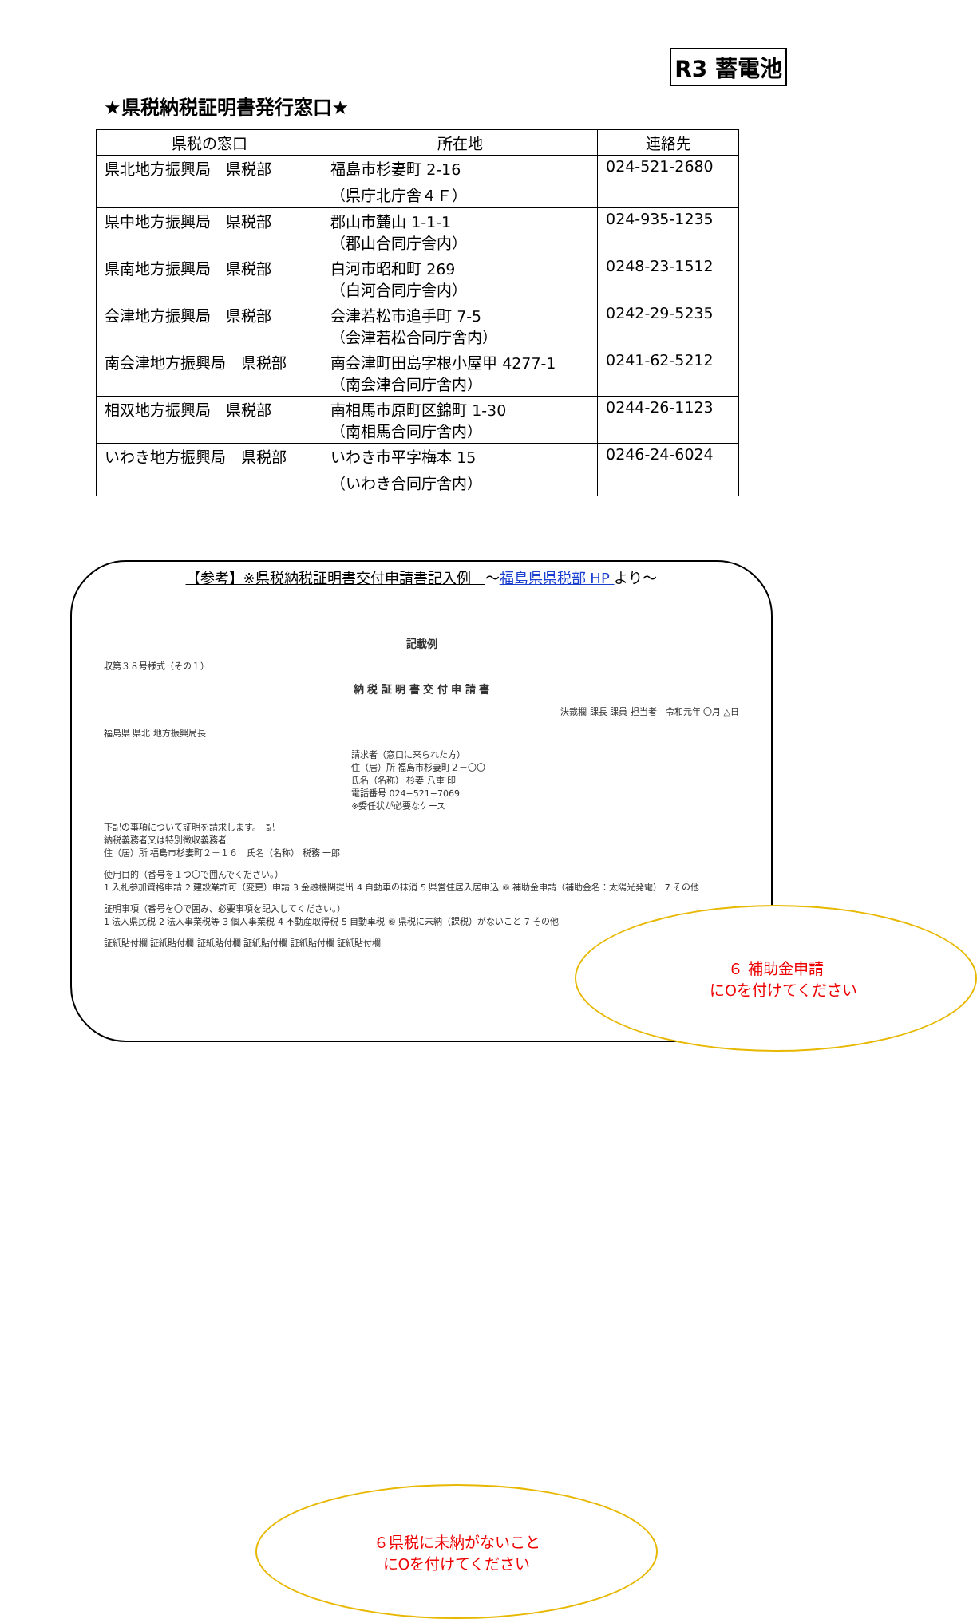R3 蓄電池
★県税納税証明書発行窓口★
| 県税の窓口 | 所在地 | 連絡先 |
| --- | --- | --- |
| 県北地方振興局 県税部 | 福島市杉妻町 2-16 （県庁北庁舎４Ｆ） | 024-521-2680 |
| 県中地方振興局 県税部 | 郡山市麓山 1-1-1 （郡山合同庁舎内） | 024-935-1235 |
| 県南地方振興局 県税部 | 白河市昭和町 269 （白河合同庁舎内） | 0248-23-1512 |
| 会津地方振興局 県税部 | 会津若松市追手町 7-5 （会津若松合同庁舎内） | 0242-29-5235 |
| 南会津地方振興局 県税部 | 南会津町田島字根小屋甲 4277-1 （南会津合同庁舎内） | 0241-62-5212 |
| 相双地方振興局 県税部 | 南相馬市原町区錦町 1-30 （南相馬合同庁舎内） | 0244-26-1123 |
| いわき地方振興局 県税部 | いわき市平字梅本 15 （いわき合同庁舎内） | 0246-24-6024 |
【参考】※県税納税証明書交付申請書記入例　～福島県県税部 HP より～
記載例
収第３８号様式（その１）
納 税 証 明 書 交 付 申 請 書
決裁欄 課長 課員 担当者　令和元年 〇月 △日
福島県 県北 地方振興局長
請求者（窓口に来られた方）
住（居）所 福島市杉妻町２－〇〇
氏名（名称） 杉妻 八重 印
電話番号 024−521−7069
※委任状が必要なケース
下記の事項について証明を請求します。　記
納税義務者又は特別徴収義務者
住（居）所 福島市杉妻町２－１６　氏名（名称） 税務 一郎
使用目的（番号を１つ〇で囲んでください。）
1 入札参加資格申請 2 建設業許可（変更）申請 3 金融機関提出 4 自動車の抹消 5 県営住居入居申込 ⑥ 補助金申請（補助金名：太陽光発電） 7 その他
証明事項（番号を〇で囲み、必要事項を記入してください。）
1 法人県民税 2 法人事業税等 3 個人事業税 4 不動産取得税 5 自動車税 ⑥ 県税に未納（課税）がないこと 7 その他
証紙貼付欄 証紙貼付欄 証紙貼付欄 証紙貼付欄 証紙貼付欄 証紙貼付欄
６ 補助金申請
　にOを付けてください
６県税に未納がないこと
にOを付けてください